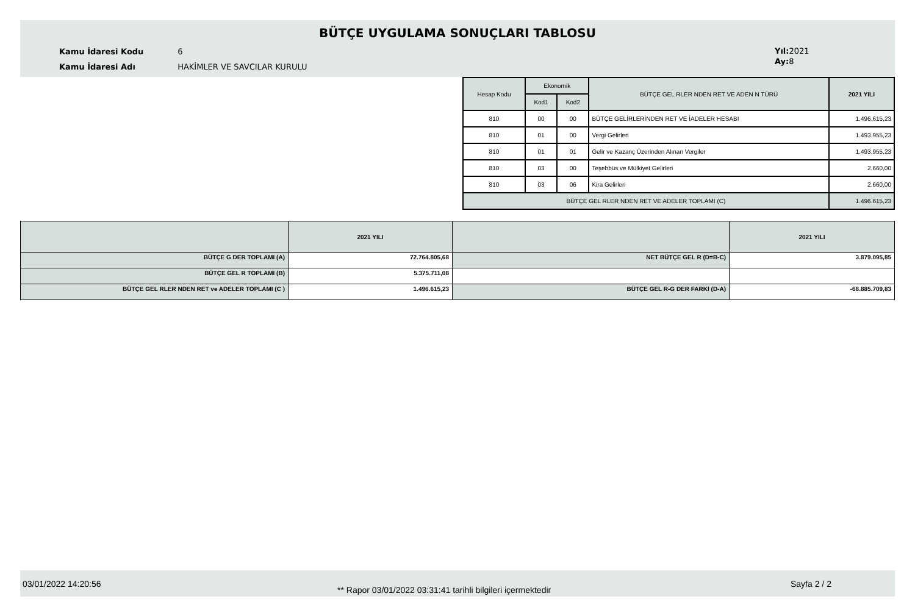BÜTÇE UYGULAMA SONUÇLARI TABLOSU
Kamu İdaresi Kodu 6
Kamu İdaresi Adı HAKİMLER VE SAVCILAR KURULU
Yıl: 2021
Ay: 8
| Hesap Kodu | Ekonomik | | BÜTÇE GEL RLER NDEN RET VE ADEN N TÜRÜ | 2021 YILI |
| --- | --- | --- | --- | --- |
| | Kod1 | Kod2 | | |
| 810 | 00 | 00 | BÜTÇE GELİRLERİNDEN RET VE İADELER HESABI | 1.496.615,23 |
| 810 | 01 | 00 | Vergi Gelirleri | 1.493.955,23 |
| 810 | 01 | 01 | Gelir ve Kazanç Üzerinden Alınan Vergiler | 1.493.955,23 |
| 810 | 03 | 00 | Teşebbüs ve Mülkiyet Gelirleri | 2.660,00 |
| 810 | 03 | 06 | Kira Gelirleri | 2.660,00 |
| BÜTÇE GEL RLER NDEN RET VE ADELER TOPLAMI (C) | | | | 1.496.615,23 |
| | 2021 YILI | | 2021 YILI |
| BÜTÇE G DER TOPLAMI (A) | 72.764.805,68 | NET BÜTÇE GEL R (D=B-C) | 3.879.095,85 |
| BÜTÇE GEL R TOPLAMI (B) | 5.375.711,08 | | |
| BÜTÇE GEL RLER NDEN RET ve ADELER TOPLAMI (C ) | 1.496.615,23 | BÜTÇE GEL R-G DER FARKI (D-A) | -68.885.709,83 |
03/01/2022 14:20:56
** Rapor 03/01/2022 03:31:41 tarihli bilgileri içermektedir
Sayfa 2 / 2